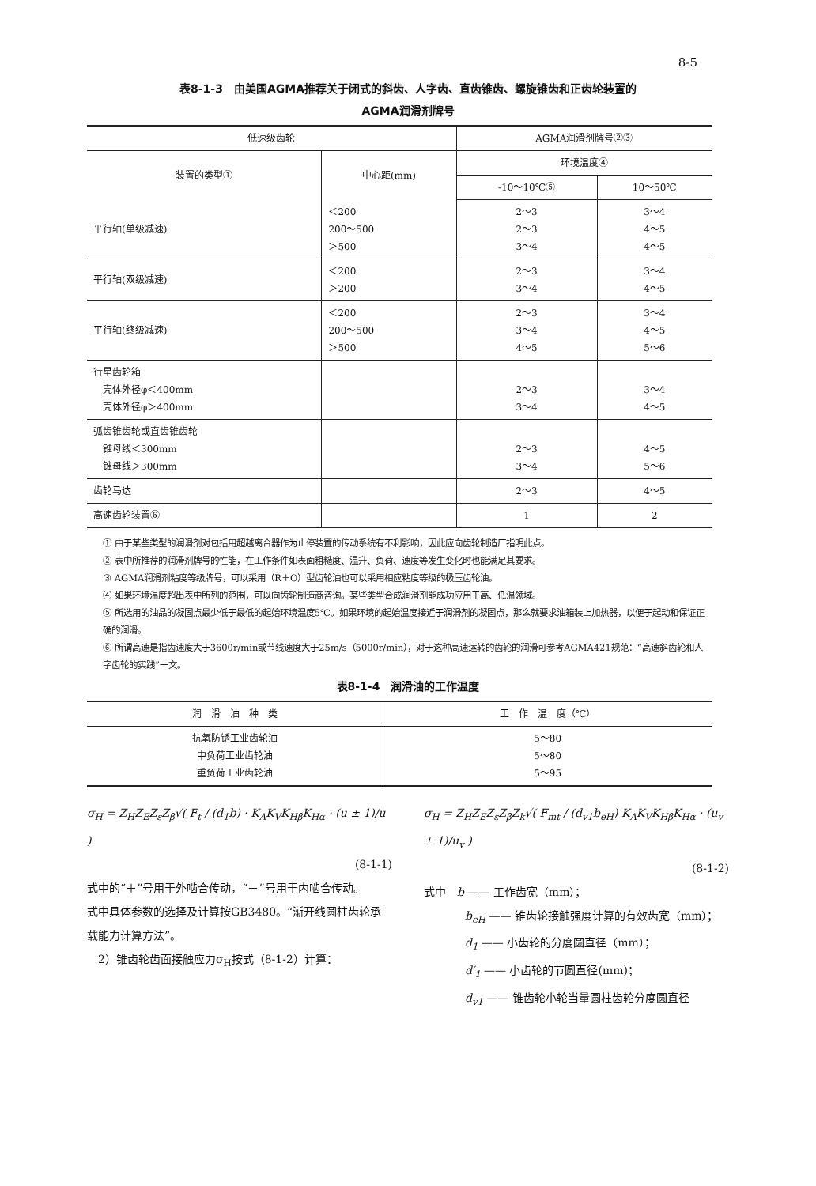8-5
表8-1-3　由美国AGMA推荐关于闭式的斜齿、人字齿、直齿锥齿、螺旋锥齿和正齿轮装置的
AGMA润滑剂牌号
| 低速级齿轮 | | AGMA润滑剂牌号②③ | |
| --- | --- | --- | --- |
| 装置的类型① | 中心距(mm) | 环境温度④ | |
| | | -10～10℃⑤ | 10～50℃ |
| 平行轴(单级减速) | ＜200 200～500 ＞500 | 2～3 2～3 3～4 | 3～4 4～5 4～5 |
| 平行轴(双级减速) | ＜200 ＞200 | 2～3 3～4 | 3～4 4～5 |
| 平行轴(终级减速) | ＜200 200～500 ＞500 | 2～3 3～4 4～5 | 3～4 4～5 5～6 |
| 行星齿轮箱 壳体外径φ＜400mm 壳体外径φ＞400mm | | 2～3 3～4 | 3～4 4～5 |
| 弧齿锥齿轮或直齿锥齿轮 锥母线＜300mm 锥母线＞300mm | | 2～3 3～4 | 4～5 5～6 |
| 齿轮马达 | | 2～3 | 4～5 |
| 高速齿轮装置⑥ | | 1 | 2 |
① 由于某些类型的润滑剂对包括用超越离合器作为止停装置的传动系统有不利影响，因此应向齿轮制造厂指明此点。
② 表中所推荐的润滑剂牌号的性能，在工作条件如表面粗糙度、温升、负荷、速度等发生变化时也能满足其要求。
③ AGMA润滑剂粘度等级牌号，可以采用（R＋O）型齿轮油也可以采用相应粘度等级的极压齿轮油。
④ 如果环境温度超出表中所列的范围，可以向齿轮制造商咨询。某些类型合成润滑剂能成功应用于高、低温领域。
⑤ 所选用的油品的凝固点最少低于最低的起始环境温度5℃。如果环境的起始温度接近于润滑剂的凝固点，那么就要求油箱装上加热器，以便于起动和保证正确的润滑。
⑥ 所谓高速是指齿速度大于3600r/min或节线速度大于25m/s（5000r/min），对于这种高速运转的齿轮的润滑可参考AGMA421规范：“高速斜齿轮和人字齿轮的实践”一文。
表8-1-4　润滑油的工作温度
| 润 滑 油 种 类 | 工 作 温 度（℃） |
| --- | --- |
| 抗氧防锈工业齿轮油 中负荷工业齿轮油 重负荷工业齿轮油 | 5～80 5～80 5～95 |
σ<sub>H</sub> = Z<sub>H</sub>Z<sub>E</sub>Z<sub>ε</sub>Z<sub>β</sub>√( F<sub>t</sub> / (d<sub>1</sub>b) · K<sub>A</sub>K<sub>V</sub>K<sub>Hβ</sub>K<sub>Hα</sub> · (u ± 1)/u )
(8-1-1)
式中的“＋”号用于外啮合传动，“－”号用于内啮合传动。
式中具体参数的选择及计算按GB3480。“渐开线圆柱齿轮承载能力计算方法”。
　2）锥齿轮齿面接触应力σ<sub>H</sub>按式（8-1-2）计算：
σ<sub>H</sub> = Z<sub>H</sub>Z<sub>E</sub>Z<sub>ε</sub>Z<sub>β</sub>Z<sub>k</sub>√( F<sub>mt</sub> / (d<sub>v1</sub>b<sub>eH</sub>) K<sub>A</sub>K<sub>V</sub>K<sub>Hβ</sub>K<sub>Hα</sub> · (u<sub>v</sub> ± 1)/u<sub>v</sub> )
(8-1-2)
式中　b —— 工作齿宽（mm）；
b<sub>eH</sub> —— 锥齿轮接触强度计算的有效齿宽（mm）；
d<sub>1</sub> —— 小齿轮的分度圆直径（mm）；
d′<sub>1</sub> —— 小齿轮的节圆直径(mm)；
d<sub>v1</sub> —— 锥齿轮小轮当量圆柱齿轮分度圆直径